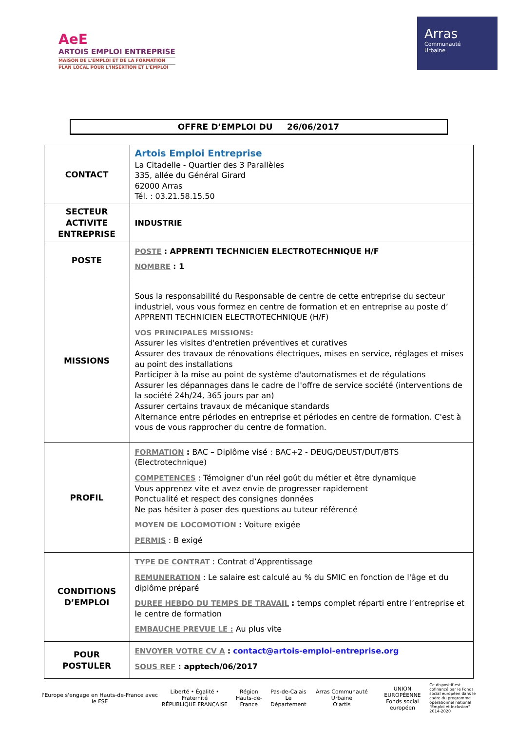AeE
ARTOIS EMPLOI ENTREPRISE
MAISON DE L'EMPLOI ET DE LA FORMATION
PLAN LOCAL POUR L'INSERTION ET L'EMPLOI
Arras
Communauté
Urbaine
OFFRE D’EMPLOI DU 26/06/2017
| CONTACT | Artois Emploi Entreprise La Citadelle - Quartier des 3 Parallèles 335, allée du Général Girard 62000 Arras Tél. : 03.21.58.15.50 |
| SECTEUR ACTIVITE ENTREPRISE | INDUSTRIE |
| POSTE | POSTE : APPRENTI TECHNICIEN ELECTROTECHNIQUE H/F NOMBRE : 1 |
| MISSIONS | Sous la responsabilité du Responsable de centre de cette entreprise du secteur industriel, vous vous formez en centre de formation et en entreprise au poste d’ APPRENTI TECHNICIEN ELECTROTECHNIQUE (H/F) VOS PRINCIPALES MISSIONS: Assurer les visites d'entretien préventives et curatives Assurer des travaux de rénovations électriques, mises en service, réglages et mises au point des installations Participer à la mise au point de système d'automatismes et de régulations Assurer les dépannages dans le cadre de l'offre de service société (interventions de la société 24h/24, 365 jours par an) Assurer certains travaux de mécanique standards Alternance entre périodes en entreprise et périodes en centre de formation. C'est à vous de vous rapprocher du centre de formation. |
| PROFIL | FORMATION : BAC – Diplôme visé : BAC+2 - DEUG/DEUST/DUT/BTS (Electrotechnique) COMPETENCES : Témoigner d'un réel goût du métier et être dynamique Vous apprenez vite et avez envie de progresser rapidement Ponctualité et respect des consignes données Ne pas hésiter à poser des questions au tuteur référencé MOYEN DE LOCOMOTION : Voiture exigée PERMIS : B exigé |
| CONDITIONS D’EMPLOI | TYPE DE CONTRAT : Contrat d’Apprentissage REMUNERATION : Le salaire est calculé au % du SMIC en fonction de l'âge et du diplôme préparé DUREE HEBDO DU TEMPS DE TRAVAIL : temps complet réparti entre l’entreprise et le centre de formation EMBAUCHE PREVUE LE : Au plus vite |
| POUR POSTULER | ENVOYER VOTRE CV A : contact@artois-emploi-entreprise.org SOUS REF : apptech/06/2017 |
l'Europe s'engage en Hauts-de-France avec le FSE
Liberté • Égalité • Fraternité
RÉPUBLIQUE FRANÇAISE
Région
Hauts-de-France
Pas-de-Calais
Le Département
Arras Communauté Urbaine
O'artis
UNION EUROPÉENNE
Fonds social européen
Ce dispositif est cofinancé par le Fonds social européen dans le cadre du programme opérationnel national "Emploi et Inclusion" 2014-2020